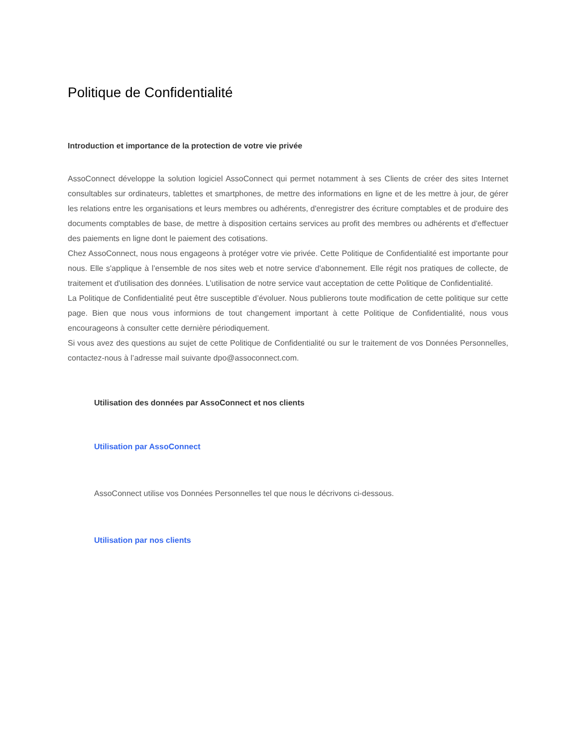Politique de Confidentialité
Introduction et importance de la protection de votre vie privée
AssoConnect développe la solution logiciel AssoConnect qui permet notamment à ses Clients de créer des sites Internet consultables sur ordinateurs, tablettes et smartphones, de mettre des informations en ligne et de les mettre à jour, de gérer les relations entre les organisations et leurs membres ou adhérents, d'enregistrer des écriture comptables et de produire des documents comptables de base, de mettre à disposition certains services au profit des membres ou adhérents et d'effectuer des paiements en ligne dont le paiement des cotisations.
Chez AssoConnect, nous nous engageons à protéger votre vie privée. Cette Politique de Confidentialité est importante pour nous. Elle s'applique à l’ensemble de nos sites web et notre service d'abonnement. Elle régit nos pratiques de collecte, de traitement et d'utilisation des données. L’utilisation de notre service vaut acceptation de cette Politique de Confidentialité.
La Politique de Confidentialité peut être susceptible d’évoluer. Nous publierons toute modification de cette politique sur cette page. Bien que nous vous informions de tout changement important à cette Politique de Confidentialité, nous vous encourageons à consulter cette dernière périodiquement.
Si vous avez des questions au sujet de cette Politique de Confidentialité ou sur le traitement de vos Données Personnelles, contactez-nous à l’adresse mail suivante dpo@assoconnect.com.
Utilisation des données par AssoConnect et nos clients
Utilisation par AssoConnect
AssoConnect utilise vos Données Personnelles tel que nous le décrivons ci-dessous.
Utilisation par nos clients